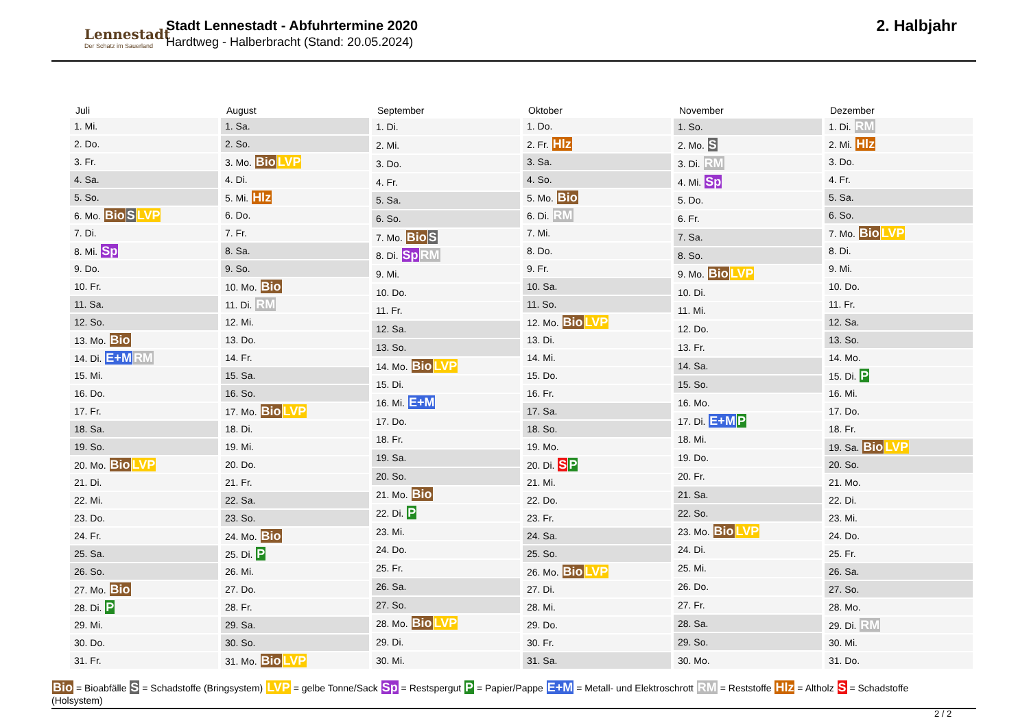Lennestadt
Der Schatz im Sauerland
Stadt Lennestadt - Abfuhrtermine 2020
Hardtweg - Halberbracht (Stand: 20.05.2024)
2. Halbjahr
| Juli |
| --- |
| 1. Mi. |
| 2. Do. |
| 3. Fr. |
| 4. Sa. |
| 5. So. |
| 6. Mo. Bio S LVP |
| 7. Di. |
| 8. Mi. Sp |
| 9. Do. |
| 10. Fr. |
| 11. Sa. |
| 12. So. |
| 13. Mo. Bio |
| 14. Di. E+M RM |
| 15. Mi. |
| 16. Do. |
| 17. Fr. |
| 18. Sa. |
| 19. So. |
| 20. Mo. Bio LVP |
| 21. Di. |
| 22. Mi. |
| 23. Do. |
| 24. Fr. |
| 25. Sa. |
| 26. So. |
| 27. Mo. Bio |
| 28. Di. P |
| 29. Mi. |
| 30. Do. |
| 31. Fr. |
| August |
| --- |
| 1. Sa. |
| 2. So. |
| 3. Mo. Bio LVP |
| 4. Di. |
| 5. Mi. Hlz |
| 6. Do. |
| 7. Fr. |
| 8. Sa. |
| 9. So. |
| 10. Mo. Bio |
| 11. Di. RM |
| 12. Mi. |
| 13. Do. |
| 14. Fr. |
| 15. Sa. |
| 16. So. |
| 17. Mo. Bio LVP |
| 18. Di. |
| 19. Mi. |
| 20. Do. |
| 21. Fr. |
| 22. Sa. |
| 23. So. |
| 24. Mo. Bio |
| 25. Di. P |
| 26. Mi. |
| 27. Do. |
| 28. Fr. |
| 29. Sa. |
| 30. So. |
| 31. Mo. Bio LVP |
| September |
| --- |
| 1. Di. |
| 2. Mi. |
| 3. Do. |
| 4. Fr. |
| 5. Sa. |
| 6. So. |
| 7. Mo. Bio S |
| 8. Di. Sp RM |
| 9. Mi. |
| 10. Do. |
| 11. Fr. |
| 12. Sa. |
| 13. So. |
| 14. Mo. Bio LVP |
| 15. Di. |
| 16. Mi. E+M |
| 17. Do. |
| 18. Fr. |
| 19. Sa. |
| 20. So. |
| 21. Mo. Bio |
| 22. Di. P |
| 23. Mi. |
| 24. Do. |
| 25. Fr. |
| 26. Sa. |
| 27. So. |
| 28. Mo. Bio LVP |
| 29. Di. |
| 30. Mi. |
| Oktober |
| --- |
| 1. Do. |
| 2. Fr. Hlz |
| 3. Sa. |
| 4. So. |
| 5. Mo. Bio |
| 6. Di. RM |
| 7. Mi. |
| 8. Do. |
| 9. Fr. |
| 10. Sa. |
| 11. So. |
| 12. Mo. Bio LVP |
| 13. Di. |
| 14. Mi. |
| 15. Do. |
| 16. Fr. |
| 17. Sa. |
| 18. So. |
| 19. Mo. |
| 20. Di. S P |
| 21. Mi. |
| 22. Do. |
| 23. Fr. |
| 24. Sa. |
| 25. So. |
| 26. Mo. Bio LVP |
| 27. Di. |
| 28. Mi. |
| 29. Do. |
| 30. Fr. |
| 31. Sa. |
| November |
| --- |
| 1. So. |
| 2. Mo. S |
| 3. Di. RM |
| 4. Mi. Sp |
| 5. Do. |
| 6. Fr. |
| 7. Sa. |
| 8. So. |
| 9. Mo. Bio LVP |
| 10. Di. |
| 11. Mi. |
| 12. Do. |
| 13. Fr. |
| 14. Sa. |
| 15. So. |
| 16. Mo. |
| 17. Di. E+M P |
| 18. Mi. |
| 19. Do. |
| 20. Fr. |
| 21. Sa. |
| 22. So. |
| 23. Mo. Bio LVP |
| 24. Di. |
| 25. Mi. |
| 26. Do. |
| 27. Fr. |
| 28. Sa. |
| 29. So. |
| 30. Mo. |
| Dezember |
| --- |
| 1. Di. RM |
| 2. Mi. Hlz |
| 3. Do. |
| 4. Fr. |
| 5. Sa. |
| 6. So. |
| 7. Mo. Bio LVP |
| 8. Di. |
| 9. Mi. |
| 10. Do. |
| 11. Fr. |
| 12. Sa. |
| 13. So. |
| 14. Mo. |
| 15. Di. P |
| 16. Mi. |
| 17. Do. |
| 18. Fr. |
| 19. Sa. Bio LVP |
| 20. So. |
| 21. Mo. |
| 22. Di. |
| 23. Mi. |
| 24. Do. |
| 25. Fr. |
| 26. Sa. |
| 27. So. |
| 28. Mo. |
| 29. Di. RM |
| 30. Mi. |
| 31. Do. |
Bio = Bioabfälle S = Schadstoffe (Bringsystem) LVP = gelbe Tonne/Sack Sp = Restspergut P = Papier/Pappe E+M = Metall- und Elektroschrott RM = Reststoffe Hlz = Altholz S = Schadstoffe
(Holsystem)
2 / 2